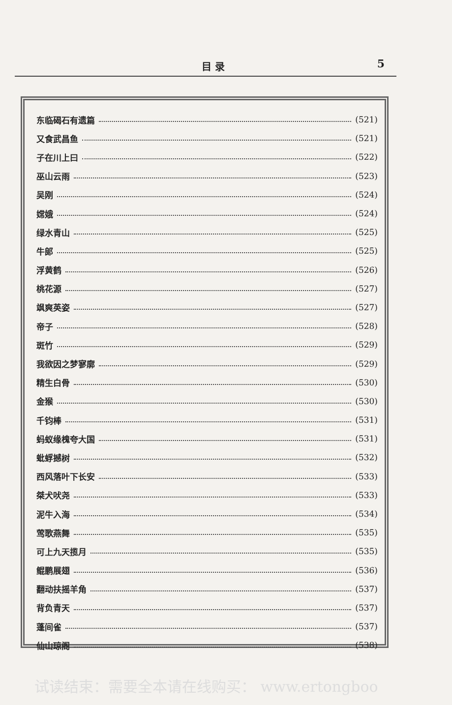目 录 5
东临碣石有遗篇 (521)
又食武昌鱼 (521)
子在川上曰 (522)
巫山云雨 (523)
吴刚 (524)
嫦娥 (524)
绿水青山 (525)
牛郎 (525)
浮黄鹤 (526)
桃花源 (527)
飒爽英姿 (527)
帝子 (528)
斑竹 (529)
我欲因之梦寥廓 (529)
精生白骨 (530)
金猴 (530)
千钧棒 (531)
蚂蚁缘槐夸大国 (531)
蚍蜉撼树 (532)
西风落叶下长安 (533)
桀犬吠尧 (533)
泥牛入海 (534)
莺歌燕舞 (535)
可上九天揽月 (535)
鲲鹏展翅 (536)
翻动扶摇羊角 (537)
背负青天 (537)
蓬间雀 (537)
仙山琼阁 (538)
试读结束：需要全本请在线购买： www.ertongboo